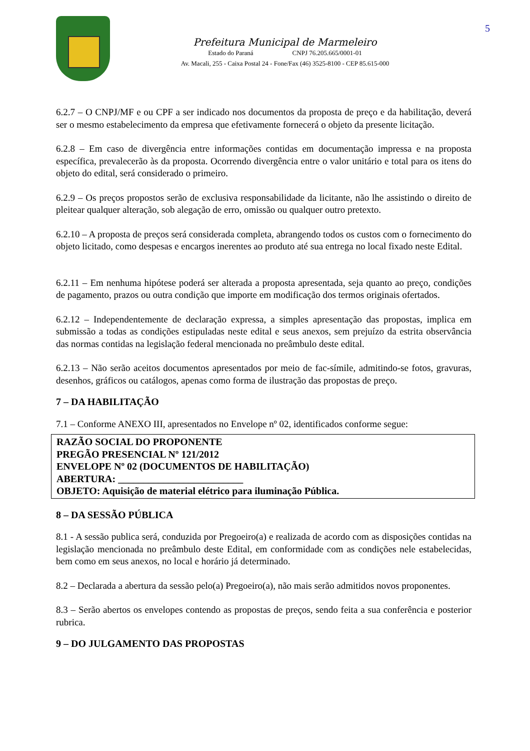5
Prefeitura Municipal de Marmeleiro
Estado do Paraná CNPJ 76.205.665/0001-01
Av. Macali, 255 - Caixa Postal 24 - Fone/Fax (46) 3525-8100 - CEP 85.615-000
6.2.7 – O CNPJ/MF e ou CPF a ser indicado nos documentos da proposta de preço e da habilitação, deverá ser o mesmo estabelecimento da empresa que efetivamente fornecerá o objeto da presente licitação.
6.2.8 – Em caso de divergência entre informações contidas em documentação impressa e na proposta específica, prevalecerão às da proposta. Ocorrendo divergência entre o valor unitário e total para os itens do objeto do edital, será considerado o primeiro.
6.2.9 – Os preços propostos serão de exclusiva responsabilidade da licitante, não lhe assistindo o direito de pleitear qualquer alteração, sob alegação de erro, omissão ou qualquer outro pretexto.
6.2.10 – A proposta de preços será considerada completa, abrangendo todos os custos com o fornecimento do objeto licitado, como despesas e encargos inerentes ao produto até sua entrega no local fixado neste Edital.
6.2.11 – Em nenhuma hipótese poderá ser alterada a proposta apresentada, seja quanto ao preço, condições de pagamento, prazos ou outra condição que importe em modificação dos termos originais ofertados.
6.2.12 – Independentemente de declaração expressa, a simples apresentação das propostas, implica em submissão a todas as condições estipuladas neste edital e seus anexos, sem prejuízo da estrita observância das normas contidas na legislação federal mencionada no preâmbulo deste edital.
6.2.13 – Não serão aceitos documentos apresentados por meio de fac-símile, admitindo-se fotos, gravuras, desenhos, gráficos ou catálogos, apenas como forma de ilustração das propostas de preço.
7 – DA HABILITAÇÃO
7.1 – Conforme ANEXO III, apresentados no Envelope nº 02, identificados conforme segue:
RAZÃO SOCIAL DO PROPONENTE
PREGÃO PRESENCIAL Nº 121/2012
ENVELOPE Nº 02 (DOCUMENTOS DE HABILITAÇÃO)
ABERTURA: _________________________
OBJETO: Aquisição de material elétrico para iluminação Pública.
8 – DA SESSÃO PÚBLICA
8.1 - A sessão publica será, conduzida por Pregoeiro(a) e realizada de acordo com as disposições contidas na legislação mencionada no preâmbulo deste Edital, em conformidade com as condições nele estabelecidas, bem como em seus anexos, no local e horário já determinado.
8.2 – Declarada a abertura da sessão pelo(a) Pregoeiro(a), não mais serão admitidos novos proponentes.
8.3 – Serão abertos os envelopes contendo as propostas de preços, sendo feita a sua conferência e posterior rubrica.
9 – DO JULGAMENTO DAS PROPOSTAS